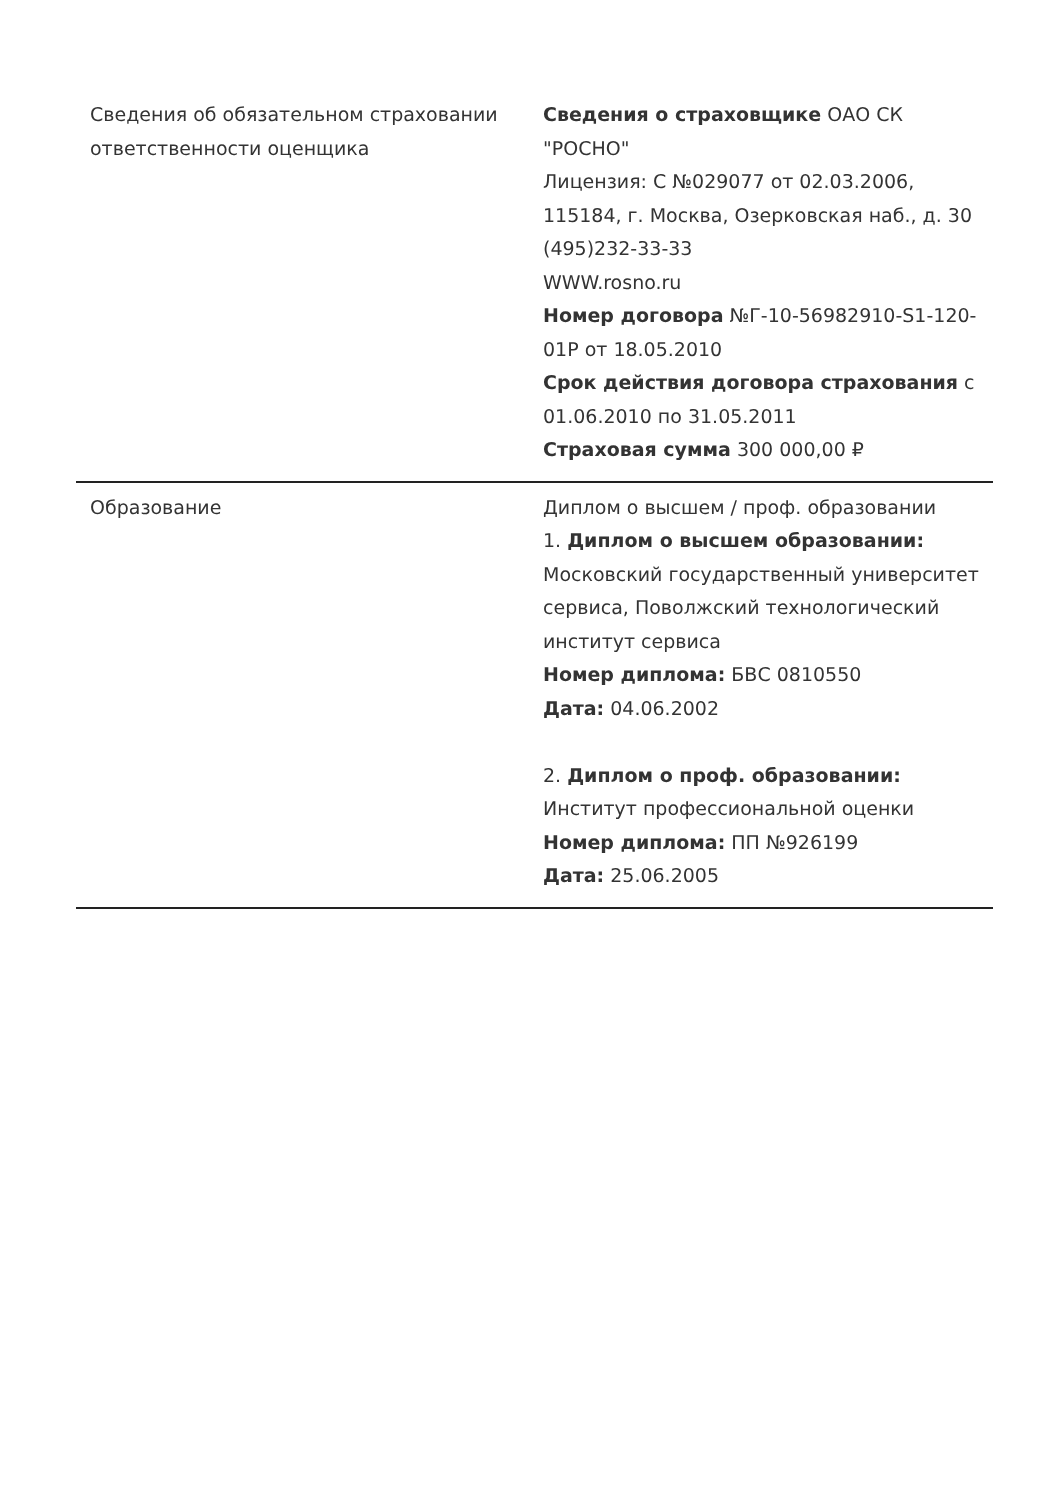| Сведения об обязательном страховании ответственности оценщика | Сведения о страховщике ОАО СК "РОСНО" Лицензия: С №029077 от 02.03.2006, 115184, г. Москва, Озерковская наб., д. 30 (495)232-33-33 WWW.rosno.ru Номер договора №Г-10-56982910-S1-120-01Р от 18.05.2010 Срок действия договора страхования с 01.06.2010 по 31.05.2011 Страховая сумма 300 000,00 ₽ |
| Образование | Диплом о высшем / проф. образовании 1. Диплом о высшем образовании: Московский государственный университет сервиса, Поволжский технологический институт сервиса Номер диплома: БВС 0810550 Дата: 04.06.2002 2. Диплом о проф. образовании: Институт профессиональной оценки Номер диплома: ПП №926199 Дата: 25.06.2005 |